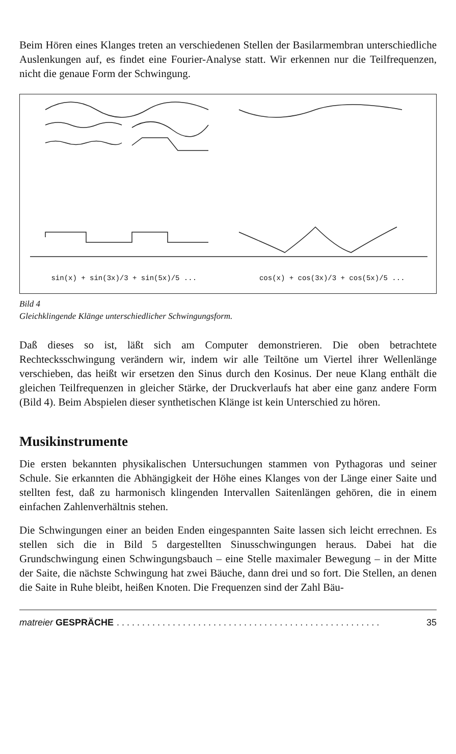Beim Hören eines Klanges treten an verschiedenen Stellen der Basilarmembran unterschiedliche Auslenkungen auf, es findet eine Fourier-Analyse statt. Wir erkennen nur die Teilfrequenzen, nicht die genaue Form der Schwingung.
sin(x) + sin(3x)/3 + sin(5x)/5 ... cos(x) + cos(3x)/3 + cos(5x)/5 ...
Bild 4
Gleichklingende Klänge unterschiedlicher Schwingungsform.
Daß dieses so ist, läßt sich am Computer demonstrieren. Die oben betrachtete Rechtecksschwingung verändern wir, indem wir alle Teiltöne um Viertel ihrer Wellenlänge verschieben, das heißt wir ersetzen den Sinus durch den Kosinus. Der neue Klang enthält die gleichen Teilfrequenzen in gleicher Stärke, der Druckverlaufs hat aber eine ganz andere Form (Bild 4). Beim Abspielen dieser synthetischen Klänge ist kein Unterschied zu hören.
Musikinstrumente
Die ersten bekannten physikalischen Untersuchungen stammen von Pythagoras und seiner Schule. Sie erkannten die Abhängigkeit der Höhe eines Klanges von der Länge einer Saite und stellten fest, daß zu harmonisch klingenden Intervallen Saitenlängen gehören, die in einem einfachen Zahlenverhältnis stehen.
Die Schwingungen einer an beiden Enden eingespannten Saite lassen sich leicht errechnen. Es stellen sich die in Bild 5 dargestellten Sinusschwingungen heraus. Dabei hat die Grundschwingung einen Schwingungsbauch – eine Stelle maximaler Bewegung – in der Mitte der Saite, die nächste Schwingung hat zwei Bäuche, dann drei und so fort. Die Stellen, an denen die Saite in Ruhe bleibt, heißen Knoten. Die Frequenzen sind der Zahl Bäu-
matreier GESPRÄCHE. . . . . . . . . . . . . . . . . . . . . . . . . . . . . . . . . . . . . . . . . . . . . . . . . . . . 35